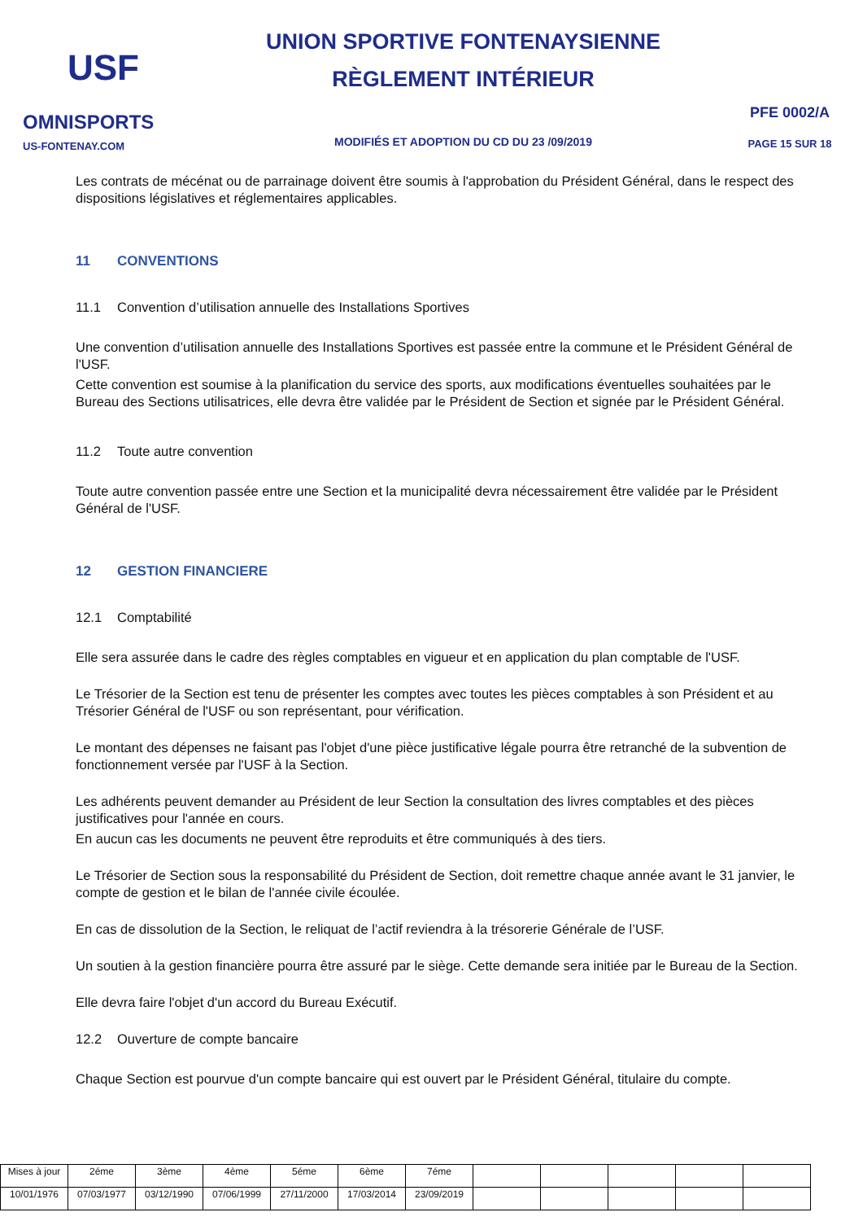USF
OMNISPORTS
US-FONTENAY.COM
UNION SPORTIVE FONTENAYSIENNE
RÈGLEMENT INTÉRIEUR
MODIFIÉS ET ADOPTION DU CD DU 23 /09/2019
PFE 0002/A
PAGE 15 SUR 18
Les contrats de mécénat ou de parrainage doivent être soumis à l'approbation du Président Général, dans le respect des dispositions législatives et réglementaires applicables.
11 CONVENTIONS
11.1 Convention d’utilisation annuelle des Installations Sportives
Une convention d’utilisation annuelle des Installations Sportives est passée entre la commune et le Président Général de l'USF.
Cette convention est soumise à la planification du service des sports, aux modifications éventuelles souhaitées par le Bureau des Sections utilisatrices, elle devra être validée par le Président de Section et signée par le Président Général.
11.2 Toute autre convention
Toute autre convention passée entre une Section et la municipalité devra nécessairement être validée par le Président Général de l'USF.
12 GESTION FINANCIERE
12.1 Comptabilité
Elle sera assurée dans le cadre des règles comptables en vigueur et en application du plan comptable de l'USF.
Le Trésorier de la Section est tenu de présenter les comptes avec toutes les pièces comptables à son Président et au Trésorier Général de l'USF ou son représentant, pour vérification.
Le montant des dépenses ne faisant pas l'objet d'une pièce justificative légale pourra être retranché de la subvention de fonctionnement versée par l'USF à la Section.
Les adhérents peuvent demander au Président de leur Section la consultation des livres comptables et des pièces justificatives pour l'année en cours.
En aucun cas les documents ne peuvent être reproduits et être communiqués à des tiers.
Le Trésorier de Section sous la responsabilité du Président de Section, doit remettre chaque année avant le 31 janvier, le compte de gestion et le bilan de l'année civile écoulée.
En cas de dissolution de la Section, le reliquat de l’actif reviendra à la trésorerie Générale de l’USF.
Un soutien à la gestion financière pourra être assuré par le siège. Cette demande sera initiée par le Bureau de la Section.
Elle devra faire l'objet d'un accord du Bureau Exécutif.
12.2 Ouverture de compte bancaire
Chaque Section est pourvue d'un compte bancaire qui est ouvert par le Président Général, titulaire du compte.
| Mises à jour | 2éme | 3ème | 4ème | 5éme | 6ème | 7éme | | | | | |
| 10/01/1976 | 07/03/1977 | 03/12/1990 | 07/06/1999 | 27/11/2000 | 17/03/2014 | 23/09/2019 | | | | | |